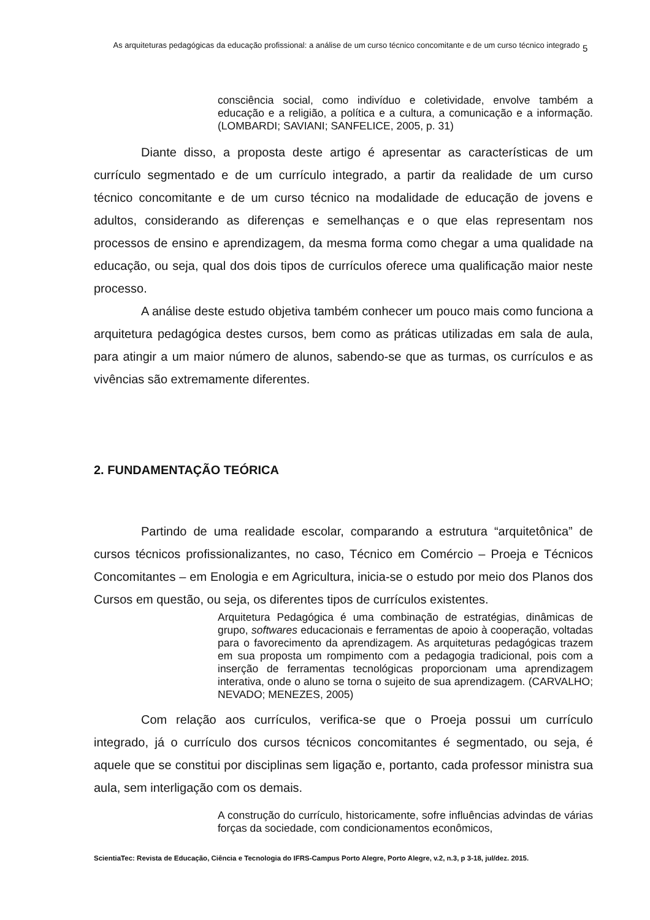As arquiteturas pedagógicas da educação profissional: a análise de um curso técnico concomitante e de um curso técnico integrado
5
consciência social, como indivíduo e coletividade, envolve também a educação e a religião, a política e a cultura, a comunicação e a informação. (LOMBARDI; SAVIANI; SANFELICE, 2005, p. 31)
Diante disso, a proposta deste artigo é apresentar as características de um currículo segmentado e de um currículo integrado, a partir da realidade de um curso técnico concomitante e de um curso técnico na modalidade de educação de jovens e adultos, considerando as diferenças e semelhanças e o que elas representam nos processos de ensino e aprendizagem, da mesma forma como chegar a uma qualidade na educação, ou seja, qual dos dois tipos de currículos oferece uma qualificação maior neste processo.
A análise deste estudo objetiva também conhecer um pouco mais como funciona a arquitetura pedagógica destes cursos, bem como as práticas utilizadas em sala de aula, para atingir a um maior número de alunos, sabendo-se que as turmas, os currículos e as vivências são extremamente diferentes.
2. FUNDAMENTAÇÃO TEÓRICA
Partindo de uma realidade escolar, comparando a estrutura “arquitetônica” de cursos técnicos profissionalizantes, no caso, Técnico em Comércio – Proeja e Técnicos Concomitantes – em Enologia e em Agricultura, inicia-se o estudo por meio dos Planos dos Cursos em questão, ou seja, os diferentes tipos de currículos existentes.
Arquitetura Pedagógica é uma combinação de estratégias, dinâmicas de grupo, softwares educacionais e ferramentas de apoio à cooperação, voltadas para o favorecimento da aprendizagem. As arquiteturas pedagógicas trazem em sua proposta um rompimento com a pedagogia tradicional, pois com a inserção de ferramentas tecnológicas proporcionam uma aprendizagem interativa, onde o aluno se torna o sujeito de sua aprendizagem. (CARVALHO; NEVADO; MENEZES, 2005)
Com relação aos currículos, verifica-se que o Proeja possui um currículo integrado, já o currículo dos cursos técnicos concomitantes é segmentado, ou seja, é aquele que se constitui por disciplinas sem ligação e, portanto, cada professor ministra sua aula, sem interligação com os demais.
A construção do currículo, historicamente, sofre influências advindas de várias forças da sociedade, com condicionamentos econômicos,
ScientiaTec: Revista de Educação, Ciência e Tecnologia do IFRS-Campus Porto Alegre, Porto Alegre, v.2, n.3, p 3-18, jul/dez. 2015.